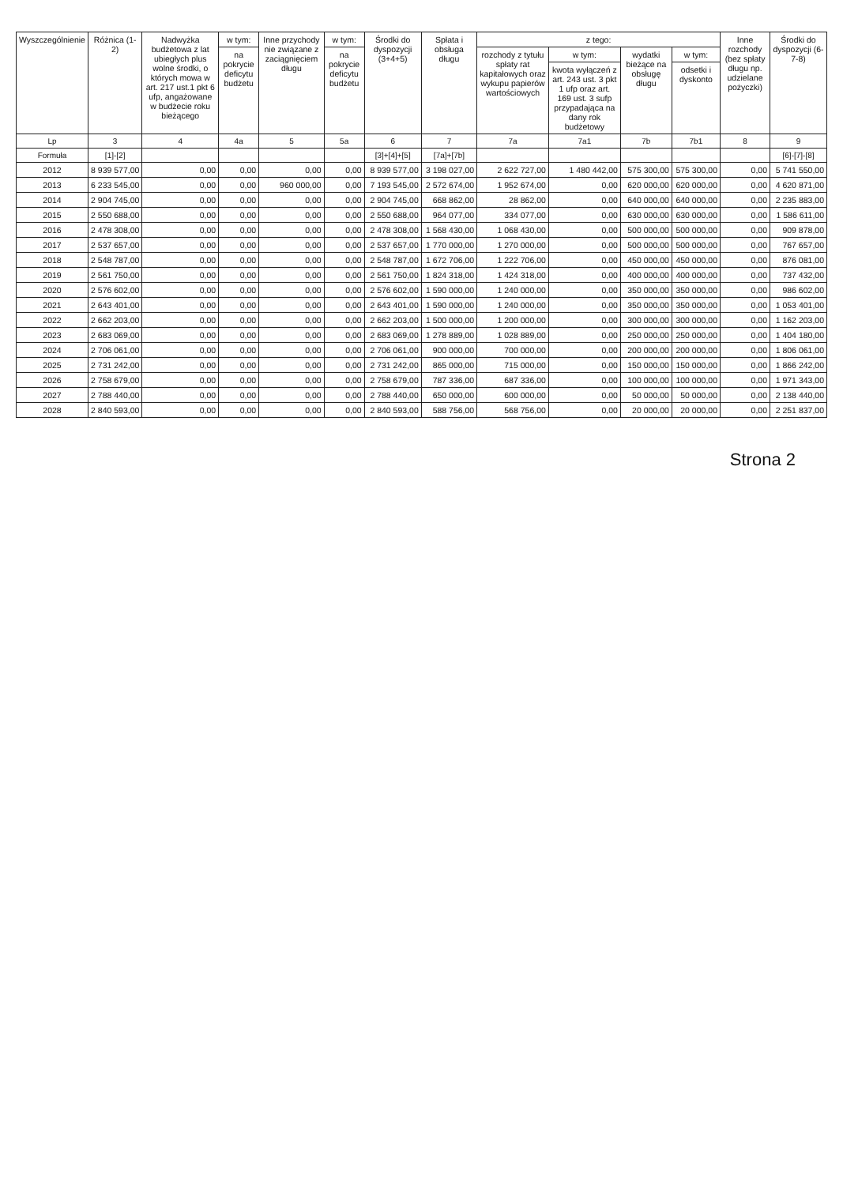| Wyszczególnienie | Różnica (1-2) | Nadwyżka budżetowa z lat ubiegłych plus wolne środki, o których mowa w art. 217 ust.1 pkt 6 ufp, angażowane w budżecie roku bieżącego | w tym: | Inne przychody nie związane z zaciągnięciem długu | w tym: | Środki do dyspozycji (3+4+5) | Spłata i obsługa długu | z tego: | | | | Inne rozchody (bez spłaty długu np. udzielane pożyczki) | Środki do dyspozycji (6-7-8) |
| --- | --- | --- | --- | --- | --- | --- | --- | --- | --- | --- | --- | --- | --- |
| | | | na pokrycie deficytu budżetu | | na pokrycie deficytu budżetu | | | rozchody z tytułu spłaty rat kapitałowych oraz wykupu papierów wartościowych | w tym: | wydatki bieżące na obsługę długu | w tym: | | |
| | | | | | | | | | kwota wyłączeń z art. 243 ust. 3 pkt 1 ufp oraz art. 169 ust. 3 sufp przypadająca na dany rok budżetowy | | odsetki i dyskonto | | |
| Lp | 3 | 4 | 4a | 5 | 5a | 6 | 7 | 7a | 7a1 | 7b | 7b1 | 8 | 9 |
| Formuła | [1]-[2] | | | | | [3]+[4]+[5] | [7a]+[7b] | | | | | | [6]-[7]-[8] |
| 2012 | 8 939 577,00 | 0,00 | 0,00 | 0,00 | 0,00 | 8 939 577,00 | 3 198 027,00 | 2 622 727,00 | 1 480 442,00 | 575 300,00 | 575 300,00 | 0,00 | 5 741 550,00 |
| 2013 | 6 233 545,00 | 0,00 | 0,00 | 960 000,00 | 0,00 | 7 193 545,00 | 2 572 674,00 | 1 952 674,00 | 0,00 | 620 000,00 | 620 000,00 | 0,00 | 4 620 871,00 |
| 2014 | 2 904 745,00 | 0,00 | 0,00 | 0,00 | 0,00 | 2 904 745,00 | 668 862,00 | 28 862,00 | 0,00 | 640 000,00 | 640 000,00 | 0,00 | 2 235 883,00 |
| 2015 | 2 550 688,00 | 0,00 | 0,00 | 0,00 | 0,00 | 2 550 688,00 | 964 077,00 | 334 077,00 | 0,00 | 630 000,00 | 630 000,00 | 0,00 | 1 586 611,00 |
| 2016 | 2 478 308,00 | 0,00 | 0,00 | 0,00 | 0,00 | 2 478 308,00 | 1 568 430,00 | 1 068 430,00 | 0,00 | 500 000,00 | 500 000,00 | 0,00 | 909 878,00 |
| 2017 | 2 537 657,00 | 0,00 | 0,00 | 0,00 | 0,00 | 2 537 657,00 | 1 770 000,00 | 1 270 000,00 | 0,00 | 500 000,00 | 500 000,00 | 0,00 | 767 657,00 |
| 2018 | 2 548 787,00 | 0,00 | 0,00 | 0,00 | 0,00 | 2 548 787,00 | 1 672 706,00 | 1 222 706,00 | 0,00 | 450 000,00 | 450 000,00 | 0,00 | 876 081,00 |
| 2019 | 2 561 750,00 | 0,00 | 0,00 | 0,00 | 0,00 | 2 561 750,00 | 1 824 318,00 | 1 424 318,00 | 0,00 | 400 000,00 | 400 000,00 | 0,00 | 737 432,00 |
| 2020 | 2 576 602,00 | 0,00 | 0,00 | 0,00 | 0,00 | 2 576 602,00 | 1 590 000,00 | 1 240 000,00 | 0,00 | 350 000,00 | 350 000,00 | 0,00 | 986 602,00 |
| 2021 | 2 643 401,00 | 0,00 | 0,00 | 0,00 | 0,00 | 2 643 401,00 | 1 590 000,00 | 1 240 000,00 | 0,00 | 350 000,00 | 350 000,00 | 0,00 | 1 053 401,00 |
| 2022 | 2 662 203,00 | 0,00 | 0,00 | 0,00 | 0,00 | 2 662 203,00 | 1 500 000,00 | 1 200 000,00 | 0,00 | 300 000,00 | 300 000,00 | 0,00 | 1 162 203,00 |
| 2023 | 2 683 069,00 | 0,00 | 0,00 | 0,00 | 0,00 | 2 683 069,00 | 1 278 889,00 | 1 028 889,00 | 0,00 | 250 000,00 | 250 000,00 | 0,00 | 1 404 180,00 |
| 2024 | 2 706 061,00 | 0,00 | 0,00 | 0,00 | 0,00 | 2 706 061,00 | 900 000,00 | 700 000,00 | 0,00 | 200 000,00 | 200 000,00 | 0,00 | 1 806 061,00 |
| 2025 | 2 731 242,00 | 0,00 | 0,00 | 0,00 | 0,00 | 2 731 242,00 | 865 000,00 | 715 000,00 | 0,00 | 150 000,00 | 150 000,00 | 0,00 | 1 866 242,00 |
| 2026 | 2 758 679,00 | 0,00 | 0,00 | 0,00 | 0,00 | 2 758 679,00 | 787 336,00 | 687 336,00 | 0,00 | 100 000,00 | 100 000,00 | 0,00 | 1 971 343,00 |
| 2027 | 2 788 440,00 | 0,00 | 0,00 | 0,00 | 0,00 | 2 788 440,00 | 650 000,00 | 600 000,00 | 0,00 | 50 000,00 | 50 000,00 | 0,00 | 2 138 440,00 |
| 2028 | 2 840 593,00 | 0,00 | 0,00 | 0,00 | 0,00 | 2 840 593,00 | 588 756,00 | 568 756,00 | 0,00 | 20 000,00 | 20 000,00 | 0,00 | 2 251 837,00 |
Strona 2